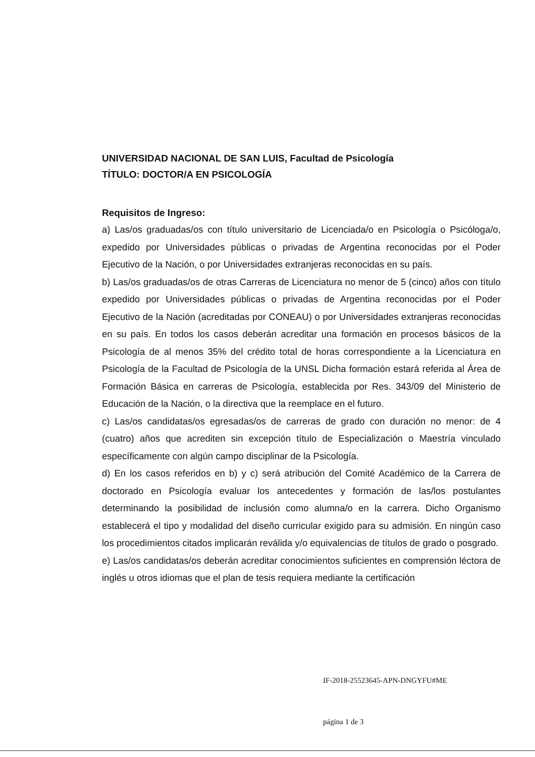UNIVERSIDAD NACIONAL DE SAN LUIS, Facultad de Psicología
TÍTULO: DOCTOR/A EN PSICOLOGÍA
Requisitos de Ingreso:
a) Las/os graduadas/os con título universitario de Licenciada/o en Psicología o Psicóloga/o, expedido por Universidades públicas o privadas de Argentina reconocidas por el Poder Ejecutivo de la Nación, o por Universidades extranjeras reconocidas en su país.
b) Las/os graduadas/os de otras Carreras de Licenciatura no menor de 5 (cinco) años con título expedido por Universidades públicas o privadas de Argentina reconocidas por el Poder Ejecutivo de la Nación (acreditadas por CONEAU) o por Universidades extranjeras reconocidas en su país. En todos los casos deberán acreditar una formación en procesos básicos de la Psicología de al menos 35% del crédito total de horas correspondiente a la Licenciatura en Psicología de la Facultad de Psicología de la UNSL Dicha formación estará referida al Área de Formación Básica en carreras de Psicología, establecida por Res. 343/09 del Ministerio de Educación de la Nación, o la directiva que la reemplace en el futuro.
c) Las/os candidatas/os egresadas/os de carreras de grado con duración no menor: de 4 (cuatro) años que acrediten sin excepción título de Especialización o Maestría vinculado específicamente con algún campo disciplinar de la Psicología.
d) En los casos referidos en b) y c) será atribución del Comité Académico de la Carrera de doctorado en Psicología evaluar los antecedentes y formación de las/los postulantes determinando la posibilidad de inclusión como alumna/o en la carrera. Dicho Organismo establecerá el tipo y modalidad del diseño curricular exigido para su admisión. En ningún caso los procedimientos citados implicarán reválida y/o equivalencias de títulos de grado o posgrado.
e) Las/os candidatas/os deberán acreditar conocimientos suficientes en comprensión léctora de inglés u otros idiomas que el plan de tesis requiera mediante la certificación
IF-2018-25523645-APN-DNGYFU#ME
página 1 de 3